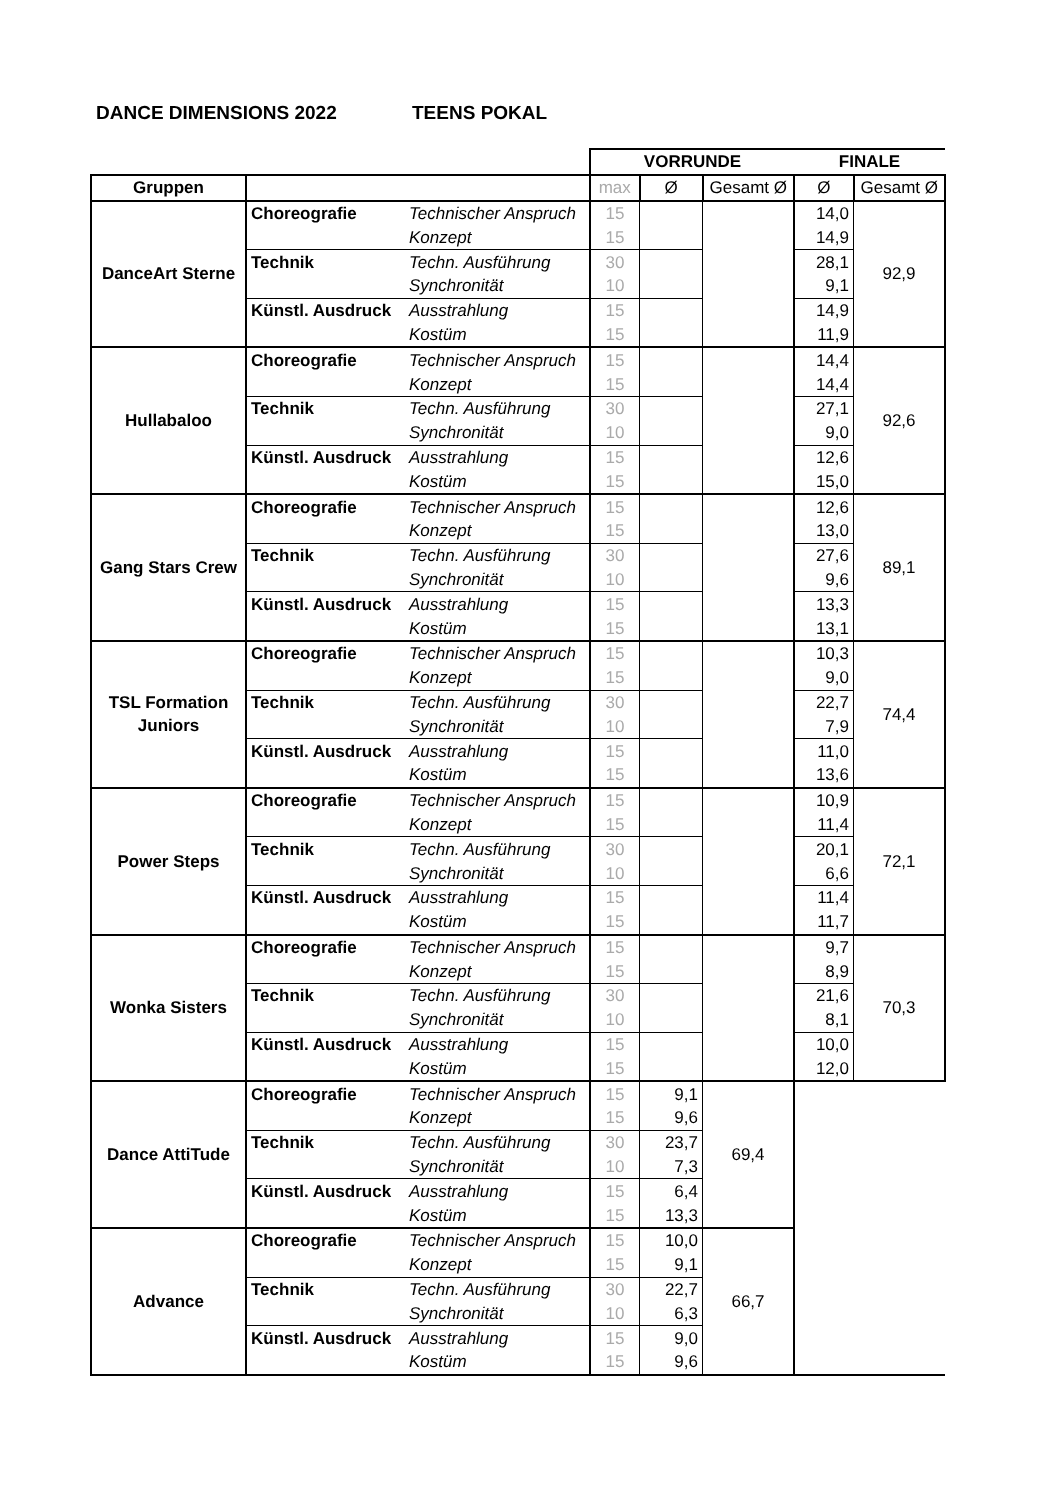DANCE DIMENSIONS 2022 TEENS POKAL
| | | | VORRUNDE | | | FINALE | |
| Gruppen | | | max | Ø | Gesamt Ø | Ø | Gesamt Ø |
| DanceArt Sterne | Choreografie | Technischer Anspruch | 15 | | | 14,0 | 92,9 |
| | | Konzept | 15 | | | 14,9 | |
| | Technik | Techn. Ausführung | 30 | | | 28,1 | |
| | | Synchronität | 10 | | | 9,1 | |
| | Künstl. Ausdruck | Ausstrahlung | 15 | | | 14,9 | |
| | | Kostüm | 15 | | | 11,9 | |
| Hullabaloo | Choreografie | Technischer Anspruch | 15 | | | 14,4 | 92,6 |
| | | Konzept | 15 | | | 14,4 | |
| | Technik | Techn. Ausführung | 30 | | | 27,1 | |
| | | Synchronität | 10 | | | 9,0 | |
| | Künstl. Ausdruck | Ausstrahlung | 15 | | | 12,6 | |
| | | Kostüm | 15 | | | 15,0 | |
| Gang Stars Crew | Choreografie | Technischer Anspruch | 15 | | | 12,6 | 89,1 |
| | | Konzept | 15 | | | 13,0 | |
| | Technik | Techn. Ausführung | 30 | | | 27,6 | |
| | | Synchronität | 10 | | | 9,6 | |
| | Künstl. Ausdruck | Ausstrahlung | 15 | | | 13,3 | |
| | | Kostüm | 15 | | | 13,1 | |
| TSL Formation Juniors | Choreografie | Technischer Anspruch | 15 | | | 10,3 | 74,4 |
| | | Konzept | 15 | | | 9,0 | |
| | Technik | Techn. Ausführung | 30 | | | 22,7 | |
| | | Synchronität | 10 | | | 7,9 | |
| | Künstl. Ausdruck | Ausstrahlung | 15 | | | 11,0 | |
| | | Kostüm | 15 | | | 13,6 | |
| Power Steps | Choreografie | Technischer Anspruch | 15 | | | 10,9 | 72,1 |
| | | Konzept | 15 | | | 11,4 | |
| | Technik | Techn. Ausführung | 30 | | | 20,1 | |
| | | Synchronität | 10 | | | 6,6 | |
| | Künstl. Ausdruck | Ausstrahlung | 15 | | | 11,4 | |
| | | Kostüm | 15 | | | 11,7 | |
| Wonka Sisters | Choreografie | Technischer Anspruch | 15 | | | 9,7 | 70,3 |
| | | Konzept | 15 | | | 8,9 | |
| | Technik | Techn. Ausführung | 30 | | | 21,6 | |
| | | Synchronität | 10 | | | 8,1 | |
| | Künstl. Ausdruck | Ausstrahlung | 15 | | | 10,0 | |
| | | Kostüm | 15 | | | 12,0 | |
| Dance AttiTude | Choreografie | Technischer Anspruch | 15 | 9,1 | 69,4 | | |
| | | Konzept | 15 | 9,6 | | | |
| | Technik | Techn. Ausführung | 30 | 23,7 | | | |
| | | Synchronität | 10 | 7,3 | | | |
| | Künstl. Ausdruck | Ausstrahlung | 15 | 6,4 | | | |
| | | Kostüm | 15 | 13,3 | | | |
| Advance | Choreografie | Technischer Anspruch | 15 | 10,0 | 66,7 | | |
| | | Konzept | 15 | 9,1 | | | |
| | Technik | Techn. Ausführung | 30 | 22,7 | | | |
| | | Synchronität | 10 | 6,3 | | | |
| | Künstl. Ausdruck | Ausstrahlung | 15 | 9,0 | | | |
| | | Kostüm | 15 | 9,6 | | | |